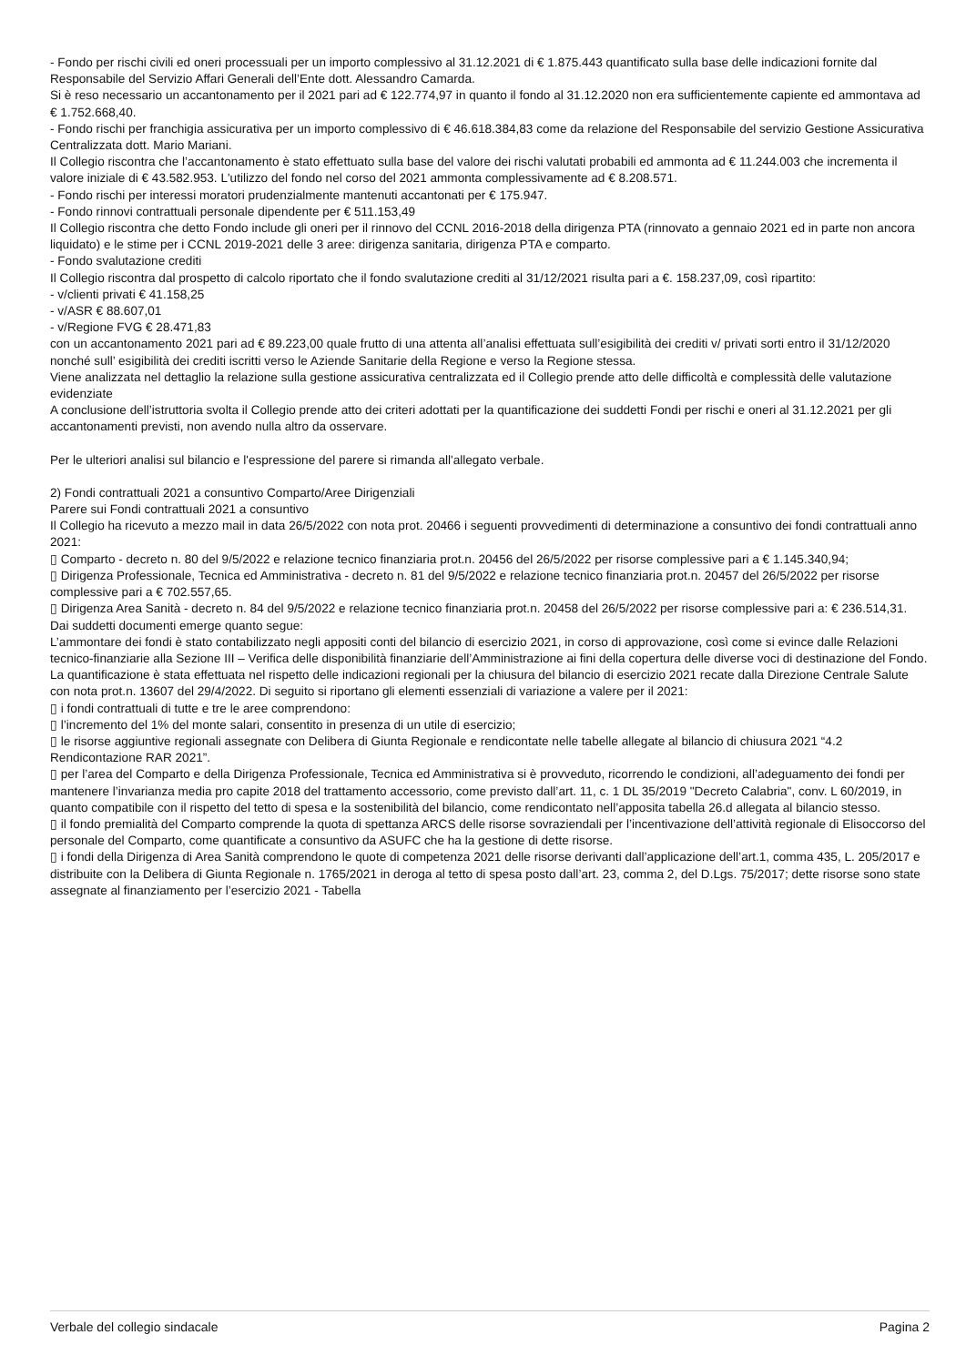- Fondo per rischi civili ed oneri processuali per un importo complessivo al 31.12.2021 di € 1.875.443 quantificato sulla base delle indicazioni fornite dal Responsabile del Servizio Affari Generali dell’Ente dott. Alessandro Camarda.
Si è reso necessario un accantonamento per il 2021 pari ad € 122.774,97 in quanto il fondo al 31.12.2020 non era sufficientemente capiente ed ammontava ad € 1.752.668,40.
- Fondo rischi per franchigia assicurativa per un importo complessivo di € 46.618.384,83 come da relazione del Responsabile del servizio Gestione Assicurativa Centralizzata dott. Mario Mariani.
Il Collegio riscontra che l’accantonamento è stato effettuato sulla base del valore dei rischi valutati probabili ed ammonta ad € 11.244.003 che incrementa il valore iniziale di € 43.582.953. L'utilizzo del fondo nel corso del 2021 ammonta complessivamente ad € 8.208.571.
- Fondo rischi per interessi moratori prudenzialmente mantenuti accantonati per € 175.947.
- Fondo rinnovi contrattuali personale dipendente per € 511.153,49
Il Collegio riscontra che detto Fondo include gli oneri per il rinnovo del CCNL 2016-2018 della dirigenza PTA (rinnovato a gennaio 2021 ed in parte non ancora liquidato) e le stime per i CCNL 2019-2021 delle 3 aree: dirigenza sanitaria, dirigenza PTA e comparto.
- Fondo svalutazione crediti
Il Collegio riscontra dal prospetto di calcolo riportato che il fondo svalutazione crediti al 31/12/2021 risulta pari a €. 158.237,09, così ripartito:
- v/clienti privati € 41.158,25
- v/ASR € 88.607,01
- v/Regione FVG € 28.471,83
con un accantonamento 2021 pari ad € 89.223,00 quale frutto di una attenta all’analisi effettuata sull’esigibilità dei crediti v/ privati sorti entro il 31/12/2020 nonché sull’ esigibilità dei crediti iscritti verso le Aziende Sanitarie della Regione e verso la Regione stessa.
Viene analizzata nel dettaglio la relazione sulla gestione assicurativa centralizzata ed il Collegio prende atto delle difficoltà e complessità delle valutazione evidenziate
A conclusione dell’istruttoria svolta il Collegio prende atto dei criteri adottati per la quantificazione dei suddetti Fondi per rischi e oneri al 31.12.2021 per gli accantonamenti previsti, non avendo nulla altro da osservare.
Per le ulteriori analisi sul bilancio e l'espressione del parere si rimanda all'allegato verbale.
2) Fondi contrattuali 2021 a consuntivo Comparto/Aree Dirigenziali
Parere sui Fondi contrattuali 2021 a consuntivo
Il Collegio ha ricevuto a mezzo mail in data 26/5/2022 con nota prot. 20466 i seguenti provvedimenti di determinazione a consuntivo dei fondi contrattuali anno 2021:
▯ Comparto - decreto n. 80 del 9/5/2022 e relazione tecnico finanziaria prot.n. 20456 del 26/5/2022 per risorse complessive pari a € 1.145.340,94;
▯ Dirigenza Professionale, Tecnica ed Amministrativa - decreto n. 81 del 9/5/2022 e relazione tecnico finanziaria prot.n. 20457 del 26/5/2022 per risorse complessive pari a € 702.557,65.
▯ Dirigenza Area Sanità - decreto n. 84 del 9/5/2022 e relazione tecnico finanziaria prot.n. 20458 del 26/5/2022 per risorse complessive pari a: € 236.514,31.
Dai suddetti documenti emerge quanto segue:
L’ammontare dei fondi è stato contabilizzato negli appositi conti del bilancio di esercizio 2021, in corso di approvazione, così come si evince dalle Relazioni tecnico-finanziarie alla Sezione III – Verifica delle disponibilità finanziarie dell’Amministrazione ai fini della copertura delle diverse voci di destinazione del Fondo.
La quantificazione è stata effettuata nel rispetto delle indicazioni regionali per la chiusura del bilancio di esercizio 2021 recate dalla Direzione Centrale Salute con nota prot.n. 13607 del 29/4/2022. Di seguito si riportano gli elementi essenziali di variazione a valere per il 2021:
▯ i fondi contrattuali di tutte e tre le aree comprendono:
▯ l’incremento del 1% del monte salari, consentito in presenza di un utile di esercizio;
▯ le risorse aggiuntive regionali assegnate con Delibera di Giunta Regionale e rendicontate nelle tabelle allegate al bilancio di chiusura 2021 “4.2 Rendicontazione RAR 2021”.
▯ per l’area del Comparto e della Dirigenza Professionale, Tecnica ed Amministrativa si è provveduto, ricorrendo le condizioni, all’adeguamento dei fondi per mantenere l’invarianza media pro capite 2018 del trattamento accessorio, come previsto dall’art. 11, c. 1 DL 35/2019 "Decreto Calabria", conv. L 60/2019, in quanto compatibile con il rispetto del tetto di spesa e la sostenibilità del bilancio, come rendicontato nell’apposita tabella 26.d allegata al bilancio stesso.
▯ il fondo premialità del Comparto comprende la quota di spettanza ARCS delle risorse sovraziendali per l’incentivazione dell’attività regionale di Elisoccorso del personale del Comparto, come quantificate a consuntivo da ASUFC che ha la gestione di dette risorse.
▯ i fondi della Dirigenza di Area Sanità comprendono le quote di competenza 2021 delle risorse derivanti dall’applicazione dell’art.1, comma 435, L. 205/2017 e distribuite con la Delibera di Giunta Regionale n. 1765/2021 in deroga al tetto di spesa posto dall’art. 23, comma 2, del D.Lgs. 75/2017; dette risorse sono state assegnate al finanziamento per l’esercizio 2021 - Tabella
Verbale del collegio sindacale Pagina 2